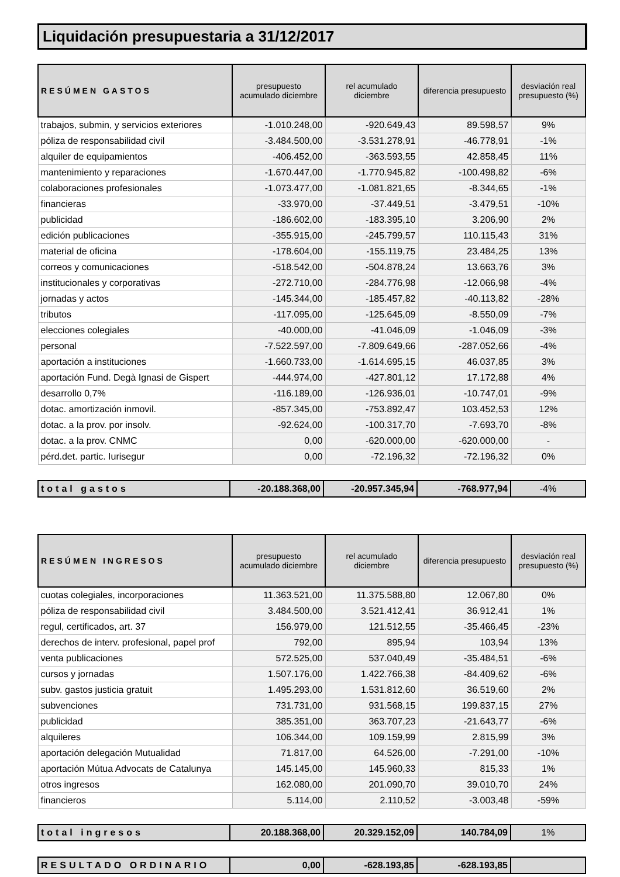Liquidación presupuestaria a 31/12/2017
| RESÚMEN GASTOS | presupuesto acumulado diciembre | rel acumulado diciembre | diferencia presupuesto | desviación real presupuesto (%) |
| --- | --- | --- | --- | --- |
| trabajos, submin, y servicios exteriores | -1.010.248,00 | -920.649,43 | 89.598,57 | 9% |
| póliza de responsabilidad civil | -3.484.500,00 | -3.531.278,91 | -46.778,91 | -1% |
| alquiler de equipamientos | -406.452,00 | -363.593,55 | 42.858,45 | 11% |
| mantenimiento y reparaciones | -1.670.447,00 | -1.770.945,82 | -100.498,82 | -6% |
| colaboraciones profesionales | -1.073.477,00 | -1.081.821,65 | -8.344,65 | -1% |
| financieras | -33.970,00 | -37.449,51 | -3.479,51 | -10% |
| publicidad | -186.602,00 | -183.395,10 | 3.206,90 | 2% |
| edición publicaciones | -355.915,00 | -245.799,57 | 110.115,43 | 31% |
| material de oficina | -178.604,00 | -155.119,75 | 23.484,25 | 13% |
| correos y comunicaciones | -518.542,00 | -504.878,24 | 13.663,76 | 3% |
| institucionales y corporativas | -272.710,00 | -284.776,98 | -12.066,98 | -4% |
| jornadas y actos | -145.344,00 | -185.457,82 | -40.113,82 | -28% |
| tributos | -117.095,00 | -125.645,09 | -8.550,09 | -7% |
| elecciones colegiales | -40.000,00 | -41.046,09 | -1.046,09 | -3% |
| personal | -7.522.597,00 | -7.809.649,66 | -287.052,66 | -4% |
| aportación a instituciones | -1.660.733,00 | -1.614.695,15 | 46.037,85 | 3% |
| aportación Fund. Degà Ignasi de Gispert | -444.974,00 | -427.801,12 | 17.172,88 | 4% |
| desarrollo 0,7% | -116.189,00 | -126.936,01 | -10.747,01 | -9% |
| dotac. amortización inmovil. | -857.345,00 | -753.892,47 | 103.452,53 | 12% |
| dotac. a la prov. por insolv. | -92.624,00 | -100.317,70 | -7.693,70 | -8% |
| dotac. a la prov. CNMC | 0,00 | -620.000,00 | -620.000,00 | - |
| pérd.det. partic. Iurisegur | 0,00 | -72.196,32 | -72.196,32 | 0% |
| total gastos | -20.188.368,00 | -20.957.345,94 | -768.977,94 | -4% |
| RESÚMEN INGRESOS | presupuesto acumulado diciembre | rel acumulado diciembre | diferencia presupuesto | desviación real presupuesto (%) |
| --- | --- | --- | --- | --- |
| cuotas colegiales, incorporaciones | 11.363.521,00 | 11.375.588,80 | 12.067,80 | 0% |
| póliza de responsabilidad civil | 3.484.500,00 | 3.521.412,41 | 36.912,41 | 1% |
| regul, certificados, art. 37 | 156.979,00 | 121.512,55 | -35.466,45 | -23% |
| derechos de interv. profesional, papel prof | 792,00 | 895,94 | 103,94 | 13% |
| venta publicaciones | 572.525,00 | 537.040,49 | -35.484,51 | -6% |
| cursos y jornadas | 1.507.176,00 | 1.422.766,38 | -84.409,62 | -6% |
| subv. gastos justicia gratuit | 1.495.293,00 | 1.531.812,60 | 36.519,60 | 2% |
| subvenciones | 731.731,00 | 931.568,15 | 199.837,15 | 27% |
| publicidad | 385.351,00 | 363.707,23 | -21.643,77 | -6% |
| alquileres | 106.344,00 | 109.159,99 | 2.815,99 | 3% |
| aportación delegación Mutualidad | 71.817,00 | 64.526,00 | -7.291,00 | -10% |
| aportación Mútua Advocats de Catalunya | 145.145,00 | 145.960,33 | 815,33 | 1% |
| otros ingresos | 162.080,00 | 201.090,70 | 39.010,70 | 24% |
| financieros | 5.114,00 | 2.110,52 | -3.003,48 | -59% |
| total ingresos | 20.188.368,00 | 20.329.152,09 | 140.784,09 | 1% |
| RESULTADO ORDINARIO | 0,00 | -628.193,85 | -628.193,85 | |